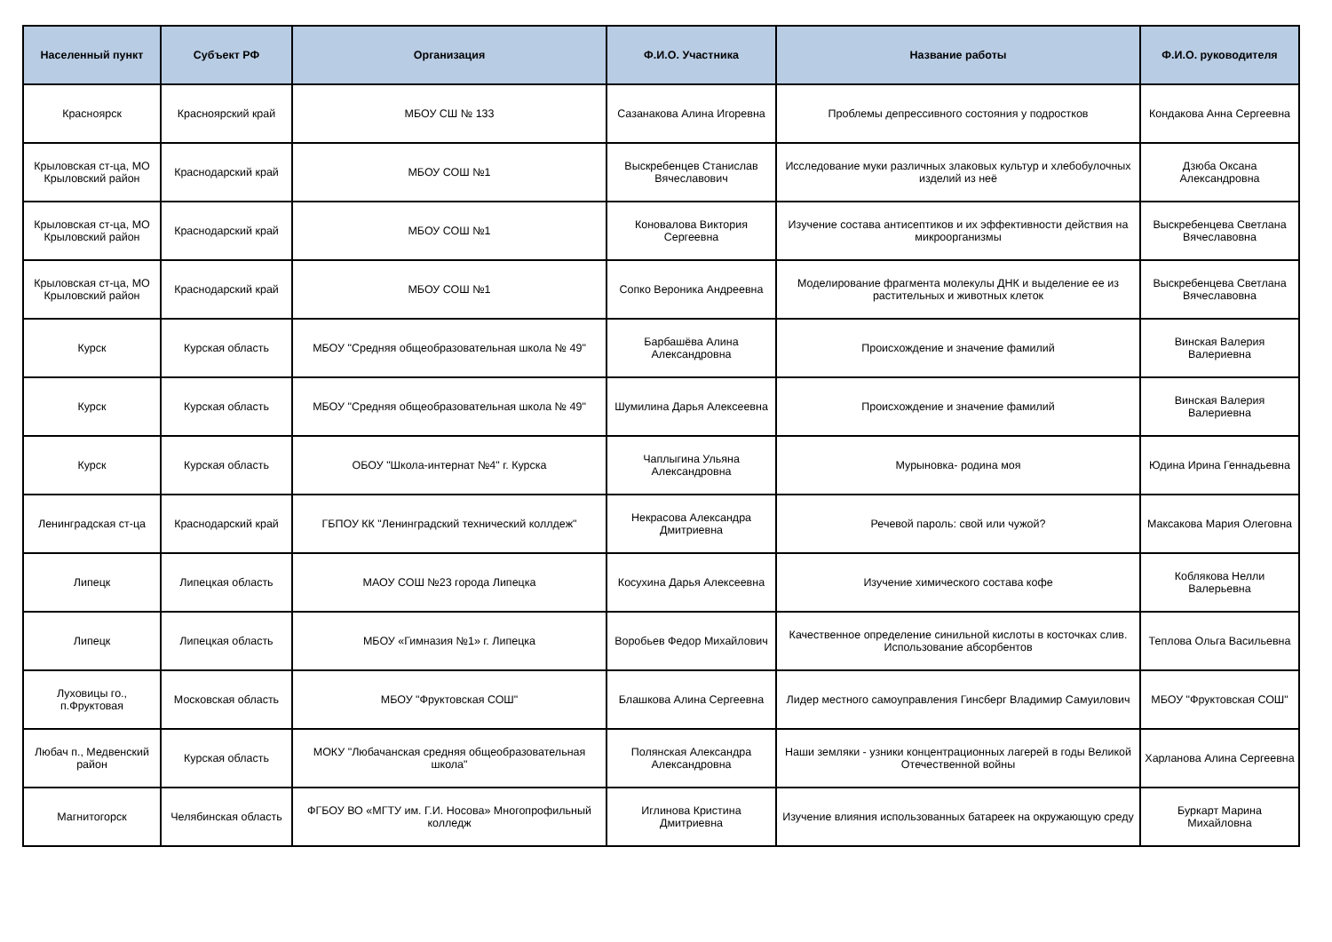| Населенный пункт | Субъект РФ | Организация | Ф.И.О. Участника | Название работы | Ф.И.О. руководителя |
| --- | --- | --- | --- | --- | --- |
| Красноярск | Красноярский край | МБОУ СШ № 133 | Сазанакова Алина Игоревна | Проблемы депрессивного состояния у подростков | Кондакова Анна Сергеевна |
| Крыловская ст-ца, МО Крыловский район | Краснодарский край | МБОУ СОШ №1 | Выскребенцев Станислав Вячеславович | Исследование муки различных злаковых культур и хлебобулочных изделий из неё | Дзюба Оксана Александровна |
| Крыловская ст-ца, МО Крыловский район | Краснодарский край | МБОУ СОШ №1 | Коновалова Виктория Сергеевна | Изучение состава антисептиков и их эффективности действия на микроорганизмы | Выскребенцева Светлана Вячеславовна |
| Крыловская ст-ца, МО Крыловский район | Краснодарский край | МБОУ СОШ №1 | Сопко Вероника Андреевна | Моделирование фрагмента молекулы ДНК и выделение ее из растительных и животных клеток | Выскребенцева Светлана Вячеславовна |
| Курск | Курская область | МБОУ "Средняя общеобразовательная школа № 49" | Барбашёва Алина Александровна | Происхождение и значение фамилий | Винская Валерия Валериевна |
| Курск | Курская область | МБОУ "Средняя общеобразовательная школа № 49" | Шумилина Дарья Алексеевна | Происхождение и значение фамилий | Винская Валерия Валериевна |
| Курск | Курская область | ОБОУ "Школа-интернат №4" г. Курска | Чаплыгина Ульяна Александровна | Мурыновка- родина моя | Юдина Ирина Геннадьевна |
| Ленинградская ст-ца | Краснодарский край | ГБПОУ КК "Ленинградский технический коллдеж" | Некрасова Александра Дмитриевна | Речевой пароль: свой или чужой? | Максакова Мария Олеговна |
| Липецк | Липецкая область | МАОУ СОШ №23 города Липецка | Косухина Дарья Алексеевна | Изучение химического состава кофе | Коблякова Нелли Валерьевна |
| Липецк | Липецкая область | МБОУ «Гимназия №1» г. Липецка | Воробьев Федор Михайлович | Качественное определение синильной кислоты в косточках слив. Использование абсорбентов | Теплова Ольга Васильевна |
| Луховицы го., п.Фруктовая | Московская область | МБОУ "Фруктовская СОШ" | Блашкова Алина Сергеевна | Лидер местного самоуправления Гинсберг Владимир Самуилович | МБОУ "Фруктовская СОШ" |
| Любач п., Медвенский район | Курская область | МОКУ "Любачанская средняя общеобразовательная школа" | Полянская Александра Александровна | Наши земляки - узники концентрационных лагерей в годы Великой Отечественной войны | Харланова Алина Сергеевна |
| Магнитогорск | Челябинская область | ФГБОУ ВО «МГТУ им. Г.И. Носова» Многопрофильный колледж | Иглинова Кристина Дмитриевна | Изучение влияния использованных батареек на окружающую среду | Буркарт Марина Михайловна |